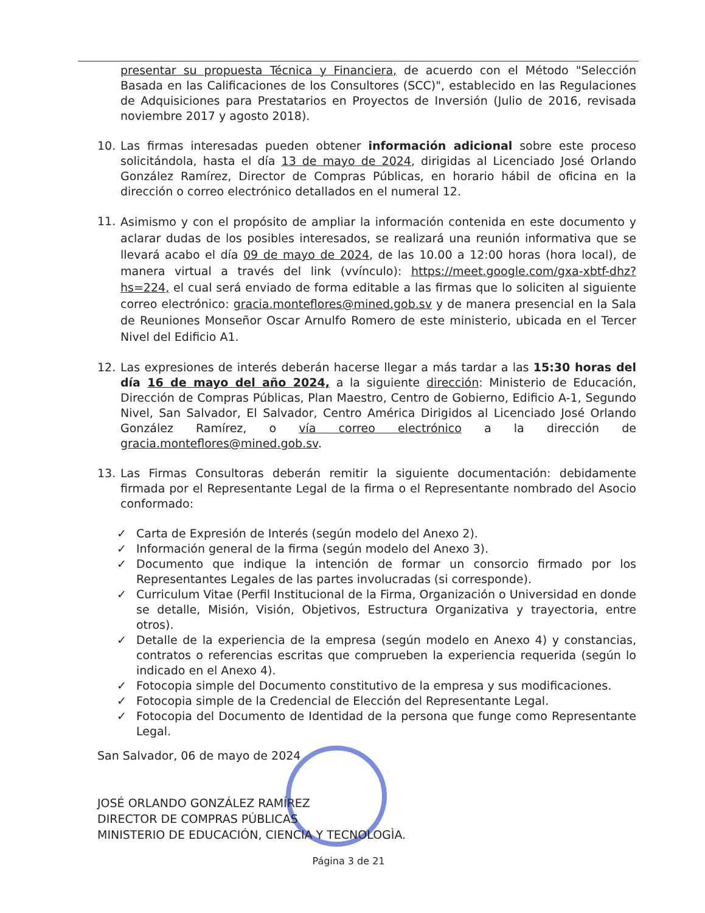presentar su propuesta Técnica y Financiera, de acuerdo con el Método "Selección Basada en las Calificaciones de los Consultores (SCC)", establecido en las Regulaciones de Adquisiciones para Prestatarios en Proyectos de Inversión (Julio de 2016, revisada noviembre 2017 y agosto 2018).
10. Las firmas interesadas pueden obtener información adicional sobre este proceso solicitándola, hasta el día 13 de mayo de 2024, dirigidas al Licenciado José Orlando González Ramírez, Director de Compras Públicas, en horario hábil de oficina en la dirección o correo electrónico detallados en el numeral 12.
11.
Asimismo y con el propósito de ampliar la información contenida en este documento y aclarar dudas de los posibles interesados, se realizará una reunión informativa que se llevará acabo el día 09 de mayo de 2024, de las 10.00 a 12:00 horas (hora local), de manera virtual a través del link (vvínculo): https://meet.google.com/gxa-xbtf-dhz?hs=224, el cual será enviado de forma editable a las firmas que lo soliciten al siguiente correo electrónico: gracia.monteflores@mined.gob.sv y de manera presencial en la Sala de Reuniones Monseñor Oscar Arnulfo Romero de este ministerio, ubicada en el Tercer Nivel del Edificio A1.
12. Las expresiones de interés deberán hacerse llegar a más tardar a las 15:30 horas del día 16 de mayo del año 2024, a la siguiente dirección: Ministerio de Educación, Dirección de Compras Públicas, Plan Maestro, Centro de Gobierno, Edificio A-1, Segundo Nivel, San Salvador, El Salvador, Centro América Dirigidos al Licenciado José Orlando González Ramírez, o vía correo electrónico a la dirección de gracia.monteflores@mined.gob.sv.
13. Las Firmas Consultoras deberán remitir la siguiente documentación: debidamente firmada por el Representante Legal de la firma o el Representante nombrado del Asocio conformado:
✓ Carta de Expresión de Interés (según modelo del Anexo 2).
✓ Información general de la firma (según modelo del Anexo 3).
✓ Documento que indique la intención de formar un consorcio firmado por los Representantes Legales de las partes involucradas (si corresponde).
✓ Curriculum Vitae (Perfil Institucional de la Firma, Organización o Universidad en donde se detalle, Misión, Visión, Objetivos, Estructura Organizativa y trayectoria, entre otros).
✓ Detalle de la experiencia de la empresa (según modelo en Anexo 4) y constancias, contratos o referencias escritas que comprueben la experiencia requerida (según lo indicado en el Anexo 4).
✓ Fotocopia simple del Documento constitutivo de la empresa y sus modificaciones.
✓ Fotocopia simple de la Credencial de Elección del Representante Legal.
✓ Fotocopia del Documento de Identidad de la persona que funge como Representante Legal.
San Salvador, 06 de mayo de 2024
JOSÉ ORLANDO GONZÁLEZ RAMÍREZ
DIRECTOR DE COMPRAS PÚBLICAS
MINISTERIO DE EDUCACIÓN, CIENCIA Y TECNOLOGÌA.
Página 3 de 21